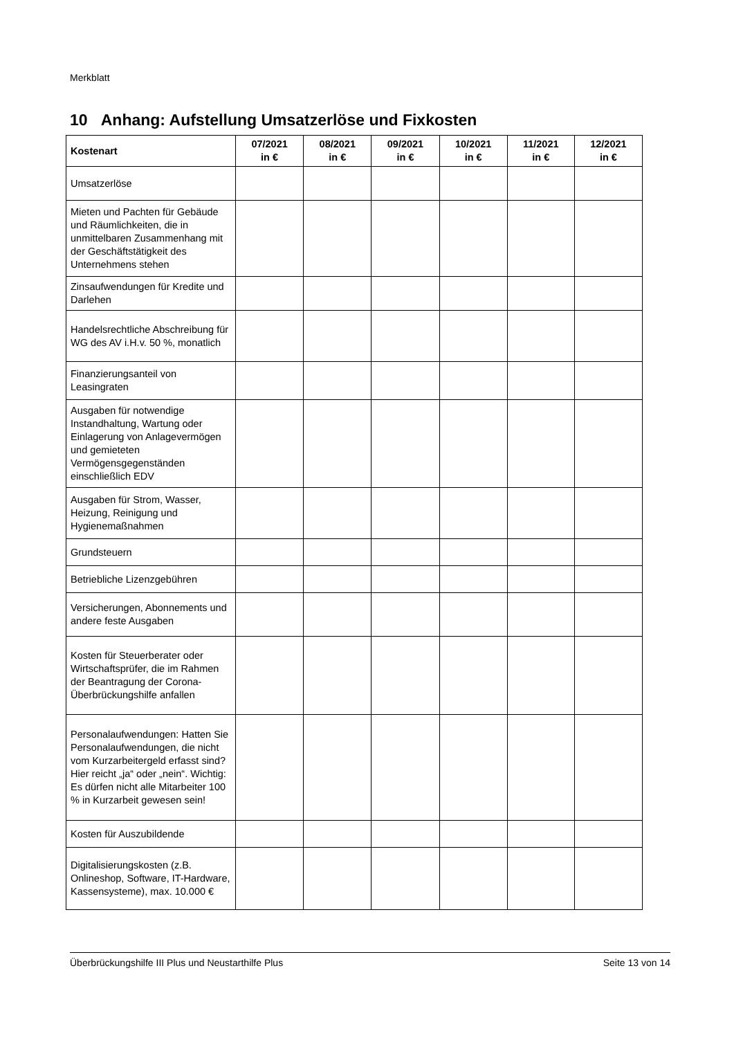Merkblatt
10 Anhang: Aufstellung Umsatzerlöse und Fixkosten
| Kostenart | 07/2021 in € | 08/2021 in € | 09/2021 in € | 10/2021 in € | 11/2021 in € | 12/2021 in € |
| --- | --- | --- | --- | --- | --- | --- |
| Umsatzerlöse | | | | | | |
| Mieten und Pachten für Gebäude und Räumlichkeiten, die in unmittelbaren Zusammenhang mit der Geschäftstätigkeit des Unternehmens stehen | | | | | | |
| Zinsaufwendungen für Kredite und Darlehen | | | | | | |
| Handelsrechtliche Abschreibung für WG des AV i.H.v. 50 %, monatlich | | | | | | |
| Finanzierungsanteil von Leasingraten | | | | | | |
| Ausgaben für notwendige Instandhaltung, Wartung oder Einlagerung von Anlagevermögen und gemieteten Vermögensgegenständen einschließlich EDV | | | | | | |
| Ausgaben für Strom, Wasser, Heizung, Reinigung und Hygienemaßnahmen | | | | | | |
| Grundsteuern | | | | | | |
| Betriebliche Lizenzgebühren | | | | | | |
| Versicherungen, Abonnements und andere feste Ausgaben | | | | | | |
| Kosten für Steuerberater oder Wirtschaftsprüfer, die im Rahmen der Beantragung der Corona-Überbrückungshilfe anfallen | | | | | | |
| Personalaufwendungen: Hatten Sie Personalaufwendungen, die nicht vom Kurzarbeitergeld erfasst sind? Hier reicht „ja“ oder „nein“. Wichtig: Es dürfen nicht alle Mitarbeiter 100 % in Kurzarbeit gewesen sein! | | | | | | |
| Kosten für Auszubildende | | | | | | |
| Digitalisierungskosten (z.B. Onlineshop, Software, IT-Hardware, Kassensysteme), max. 10.000 € | | | | | | |
Überbrückungshilfe III Plus und Neustarthilfe Plus Seite 13 von 14